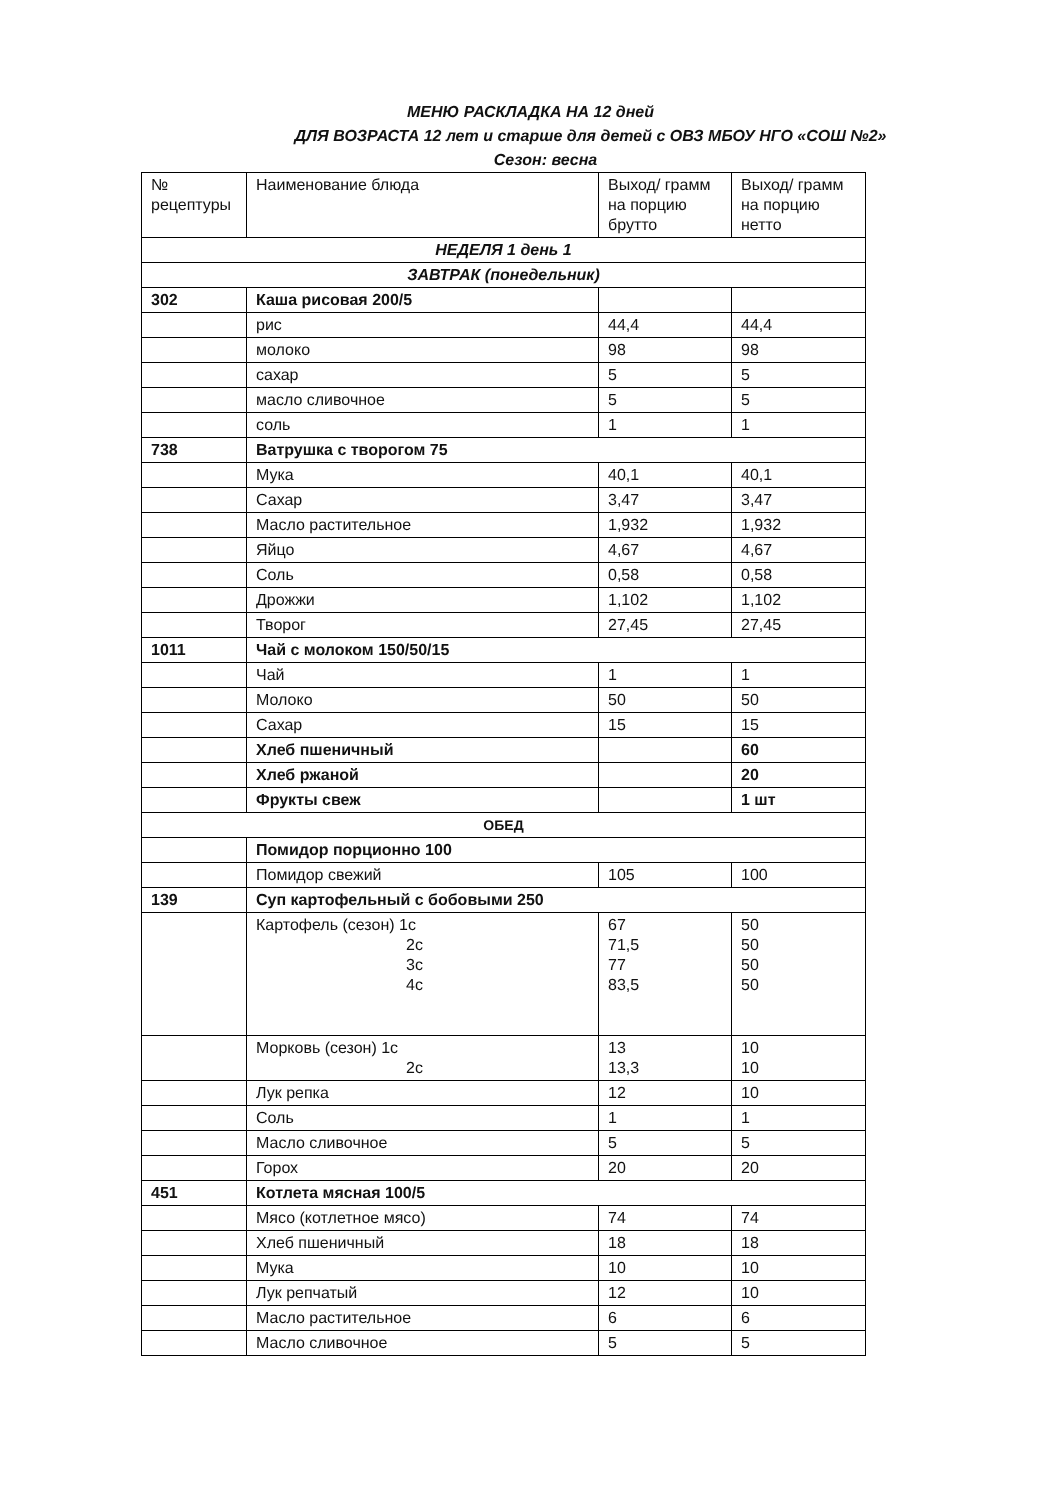МЕНЮ РАСКЛАДКА НА 12 дней
ДЛЯ ВОЗРАСТА 12 лет и старше для детей с ОВЗ МБОУ НГО «СОШ №2»
Сезон: весна
| № рецептуры | Наименование блюда | Выход/ грамм на порцию брутто | Выход/ грамм на порцию нетто |
| НЕДЕЛЯ 1 день 1 | | | |
| ЗАВТРАК (понедельник) | | | |
| 302 | Каша рисовая 200/5 | | |
| | рис | 44,4 | 44,4 |
| | молоко | 98 | 98 |
| | сахар | 5 | 5 |
| | масло сливочное | 5 | 5 |
| | соль | 1 | 1 |
| 738 | Ватрушка с творогом 75 | | |
| | Мука | 40,1 | 40,1 |
| | Сахар | 3,47 | 3,47 |
| | Масло растительное | 1,932 | 1,932 |
| | Яйцо | 4,67 | 4,67 |
| | Соль | 0,58 | 0,58 |
| | Дрожжи | 1,102 | 1,102 |
| | Творог | 27,45 | 27,45 |
| 1011 | Чай с молоком 150/50/15 | | |
| | Чай | 1 | 1 |
| | Молоко | 50 | 50 |
| | Сахар | 15 | 15 |
| | Хлеб пшеничный | | 60 |
| | Хлеб ржаной | | 20 |
| | Фрукты свеж | | 1 шт |
| ОБЕД | | | |
| | Помидор порционно 100 | | |
| | Помидор свежий | 105 | 100 |
| 139 | Суп картофельный с бобовыми 250 | | |
| | Картофель (сезон) 1с 2с 3с 4с | 67 71,5 77 83,5 | 50 50 50 50 |
| | Морковь (сезон) 1с 2с | 13 13,3 | 10 10 |
| | Лук репка | 12 | 10 |
| | Соль | 1 | 1 |
| | Масло сливочное | 5 | 5 |
| | Горох | 20 | 20 |
| 451 | Котлета мясная 100/5 | | |
| | Мясо (котлетное мясо) | 74 | 74 |
| | Хлеб пшеничный | 18 | 18 |
| | Мука | 10 | 10 |
| | Лук репчатый | 12 | 10 |
| | Масло растительное | 6 | 6 |
| | Масло сливочное | 5 | 5 |